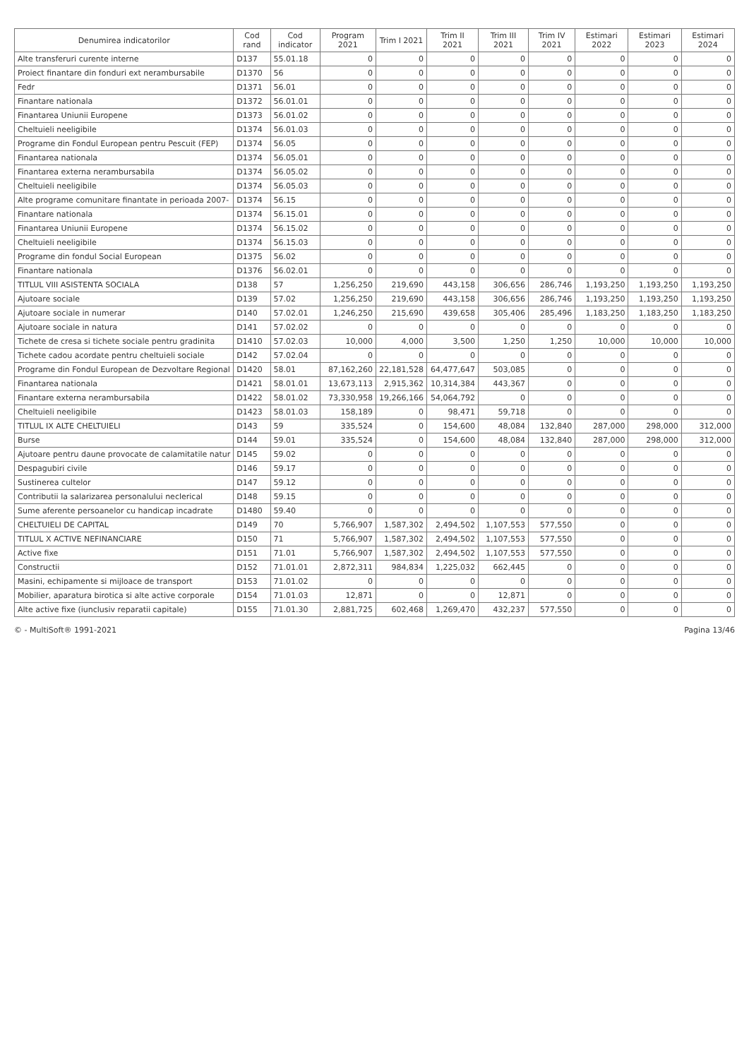| Denumirea indicatorilor | Cod rand | Cod indicator | Program 2021 | Trim I 2021 | Trim II 2021 | Trim III 2021 | Trim IV 2021 | Estimari 2022 | Estimari 2023 | Estimari 2024 |
| --- | --- | --- | --- | --- | --- | --- | --- | --- | --- | --- |
| Alte transferuri curente interne | D137 | 55.01.18 | 0 | 0 | 0 | 0 | 0 | 0 | 0 | 0 |
| Proiect finantare din fonduri ext nerambursabile | D1370 | 56 | 0 | 0 | 0 | 0 | 0 | 0 | 0 | 0 |
| Fedr | D1371 | 56.01 | 0 | 0 | 0 | 0 | 0 | 0 | 0 | 0 |
| Finantare nationala | D1372 | 56.01.01 | 0 | 0 | 0 | 0 | 0 | 0 | 0 | 0 |
| Finantarea Uniunii Europene | D1373 | 56.01.02 | 0 | 0 | 0 | 0 | 0 | 0 | 0 | 0 |
| Cheltuieli neeligibile | D1374 | 56.01.03 | 0 | 0 | 0 | 0 | 0 | 0 | 0 | 0 |
| Programe din Fondul European pentru Pescuit (FEP) | D1374 | 56.05 | 0 | 0 | 0 | 0 | 0 | 0 | 0 | 0 |
| Finantarea nationala | D1374 | 56.05.01 | 0 | 0 | 0 | 0 | 0 | 0 | 0 | 0 |
| Finantarea externa nerambursabila | D1374 | 56.05.02 | 0 | 0 | 0 | 0 | 0 | 0 | 0 | 0 |
| Cheltuieli neeligibile | D1374 | 56.05.03 | 0 | 0 | 0 | 0 | 0 | 0 | 0 | 0 |
| Alte programe comunitare finantate in perioada 2007- | D1374 | 56.15 | 0 | 0 | 0 | 0 | 0 | 0 | 0 | 0 |
| Finantare nationala | D1374 | 56.15.01 | 0 | 0 | 0 | 0 | 0 | 0 | 0 | 0 |
| Finantarea Uniunii Europene | D1374 | 56.15.02 | 0 | 0 | 0 | 0 | 0 | 0 | 0 | 0 |
| Cheltuieli neeligibile | D1374 | 56.15.03 | 0 | 0 | 0 | 0 | 0 | 0 | 0 | 0 |
| Programe din fondul Social European | D1375 | 56.02 | 0 | 0 | 0 | 0 | 0 | 0 | 0 | 0 |
| Finantare nationala | D1376 | 56.02.01 | 0 | 0 | 0 | 0 | 0 | 0 | 0 | 0 |
| TITLUL VIII ASISTENTA SOCIALA | D138 | 57 | 1,256,250 | 219,690 | 443,158 | 306,656 | 286,746 | 1,193,250 | 1,193,250 | 1,193,250 |
| Ajutoare sociale | D139 | 57.02 | 1,256,250 | 219,690 | 443,158 | 306,656 | 286,746 | 1,193,250 | 1,193,250 | 1,193,250 |
| Ajutoare sociale in numerar | D140 | 57.02.01 | 1,246,250 | 215,690 | 439,658 | 305,406 | 285,496 | 1,183,250 | 1,183,250 | 1,183,250 |
| Ajutoare sociale in natura | D141 | 57.02.02 | 0 | 0 | 0 | 0 | 0 | 0 | 0 | 0 |
| Tichete de cresa si tichete sociale pentru gradinita | D1410 | 57.02.03 | 10,000 | 4,000 | 3,500 | 1,250 | 1,250 | 10,000 | 10,000 | 10,000 |
| Tichete cadou acordate pentru cheltuieli sociale | D142 | 57.02.04 | 0 | 0 | 0 | 0 | 0 | 0 | 0 | 0 |
| Programe din Fondul European de Dezvoltare Regional | D1420 | 58.01 | 87,162,260 | 22,181,528 | 64,477,647 | 503,085 | 0 | 0 | 0 | 0 |
| Finantarea nationala | D1421 | 58.01.01 | 13,673,113 | 2,915,362 | 10,314,384 | 443,367 | 0 | 0 | 0 | 0 |
| Finantare externa nerambursabila | D1422 | 58.01.02 | 73,330,958 | 19,266,166 | 54,064,792 | 0 | 0 | 0 | 0 | 0 |
| Cheltuieli neeligibile | D1423 | 58.01.03 | 158,189 | 0 | 98,471 | 59,718 | 0 | 0 | 0 | 0 |
| TITLUL IX ALTE CHELTUIELI | D143 | 59 | 335,524 | 0 | 154,600 | 48,084 | 132,840 | 287,000 | 298,000 | 312,000 |
| Burse | D144 | 59.01 | 335,524 | 0 | 154,600 | 48,084 | 132,840 | 287,000 | 298,000 | 312,000 |
| Ajutoare pentru daune provocate de calamitatile natur | D145 | 59.02 | 0 | 0 | 0 | 0 | 0 | 0 | 0 | 0 |
| Despagubiri civile | D146 | 59.17 | 0 | 0 | 0 | 0 | 0 | 0 | 0 | 0 |
| Sustinerea cultelor | D147 | 59.12 | 0 | 0 | 0 | 0 | 0 | 0 | 0 | 0 |
| Contributii la salarizarea personalului neclerical | D148 | 59.15 | 0 | 0 | 0 | 0 | 0 | 0 | 0 | 0 |
| Sume aferente persoanelor cu handicap incadrate | D1480 | 59.40 | 0 | 0 | 0 | 0 | 0 | 0 | 0 | 0 |
| CHELTUIELI DE CAPITAL | D149 | 70 | 5,766,907 | 1,587,302 | 2,494,502 | 1,107,553 | 577,550 | 0 | 0 | 0 |
| TITLUL X ACTIVE NEFINANCIARE | D150 | 71 | 5,766,907 | 1,587,302 | 2,494,502 | 1,107,553 | 577,550 | 0 | 0 | 0 |
| Active fixe | D151 | 71.01 | 5,766,907 | 1,587,302 | 2,494,502 | 1,107,553 | 577,550 | 0 | 0 | 0 |
| Constructii | D152 | 71.01.01 | 2,872,311 | 984,834 | 1,225,032 | 662,445 | 0 | 0 | 0 | 0 |
| Masini, echipamente si mijloace de transport | D153 | 71.01.02 | 0 | 0 | 0 | 0 | 0 | 0 | 0 | 0 |
| Mobilier, aparatura birotica si alte active corporale | D154 | 71.01.03 | 12,871 | 0 | 0 | 12,871 | 0 | 0 | 0 | 0 |
| Alte active fixe (iunclusiv reparatii capitale) | D155 | 71.01.30 | 2,881,725 | 602,468 | 1,269,470 | 432,237 | 577,550 | 0 | 0 | 0 |
© - MultiSoft® 1991-2021 Pagina 13/46